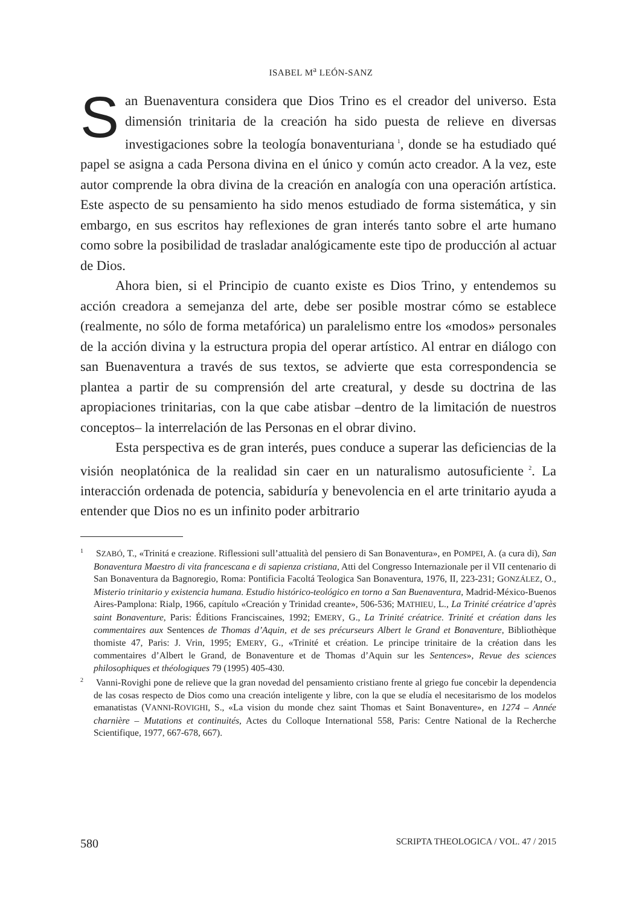ISABEL M<sup>a</sup> LEÓN-SANZ
San Buenaventura considera que Dios Trino es el creador del universo. Esta dimensión trinitaria de la creación ha sido puesta de relieve en diversas investigaciones sobre la teología bonaventuriana<sup>1</sup>, donde se ha estudiado qué papel se asigna a cada Persona divina en el único y común acto creador. A la vez, este autor comprende la obra divina de la creación en analogía con una operación artística. Este aspecto de su pensamiento ha sido menos estudiado de forma sistemática, y sin embargo, en sus escritos hay reflexiones de gran interés tanto sobre el arte humano como sobre la posibilidad de trasladar analógicamente este tipo de producción al actuar de Dios.
Ahora bien, si el Principio de cuanto existe es Dios Trino, y entendemos su acción creadora a semejanza del arte, debe ser posible mostrar cómo se establece (realmente, no sólo de forma metafórica) un paralelismo entre los «modos» personales de la acción divina y la estructura propia del operar artístico. Al entrar en diálogo con san Buenaventura a través de sus textos, se advierte que esta correspondencia se plantea a partir de su comprensión del arte creatural, y desde su doctrina de las apropiaciones trinitarias, con la que cabe atisbar –dentro de la limitación de nuestros conceptos– la interrelación de las Personas en el obrar divino.
Esta perspectiva es de gran interés, pues conduce a superar las deficiencias de la visión neoplatónica de la realidad sin caer en un naturalismo autosuficiente<sup>2</sup>. La interacción ordenada de potencia, sabiduría y benevolencia en el arte trinitario ayuda a entender que Dios no es un infinito poder arbitrario
<sup>1</sup> SZABÓ, T., «Trinitá e creazione. Riflessioni sull’attualità del pensiero di San Bonaventura», en POMPEI, A. (a cura di), San Bonaventura Maestro di vita francescana e di sapienza cristiana, Atti del Congresso Internazionale per il VII centenario di San Bonaventura da Bagnoregio, Roma: Pontificia Facoltá Teologica San Bonaventura, 1976, II, 223-231; GONZÁLEZ, O., Misterio trinitario y existencia humana. Estudio histórico-teológico en torno a San Buenaventura, Madrid-México-Buenos Aires-Pamplona: Rialp, 1966, capítulo «Creación y Trinidad creante», 506-536; MATHIEU, L., La Trinité créatrice d’après saint Bonaventure, Paris: Éditions Franciscaines, 1992; EMERY, G., La Trinité créatrice. Trinité et création dans les commentaires aux Sentences de Thomas d’Aquin, et de ses précurseurs Albert le Grand et Bonaventure, Bibliothèque thomiste 47, Paris: J. Vrin, 1995; EMERY, G., «Trinité et création. Le principe trinitaire de la création dans les commentaires d’Albert le Grand, de Bonaventure et de Thomas d’Aquin sur les Sentences», Revue des sciences philosophiques et théologiques 79 (1995) 405-430.
<sup>2</sup> Vanni-Rovighi pone de relieve que la gran novedad del pensamiento cristiano frente al griego fue concebir la dependencia de las cosas respecto de Dios como una creación inteligente y libre, con la que se eludía el necesitarismo de los modelos emanatistas (VANNI-ROVIGHI, S., «La vision du monde chez saint Thomas et Saint Bonaventure», en 1274 – Année charnière – Mutations et continuités, Actes du Colloque International 558, Paris: Centre National de la Recherche Scientifique, 1977, 667-678, 667).
580 SCRIPTA THEOLOGICA / VOL. 47 / 2015